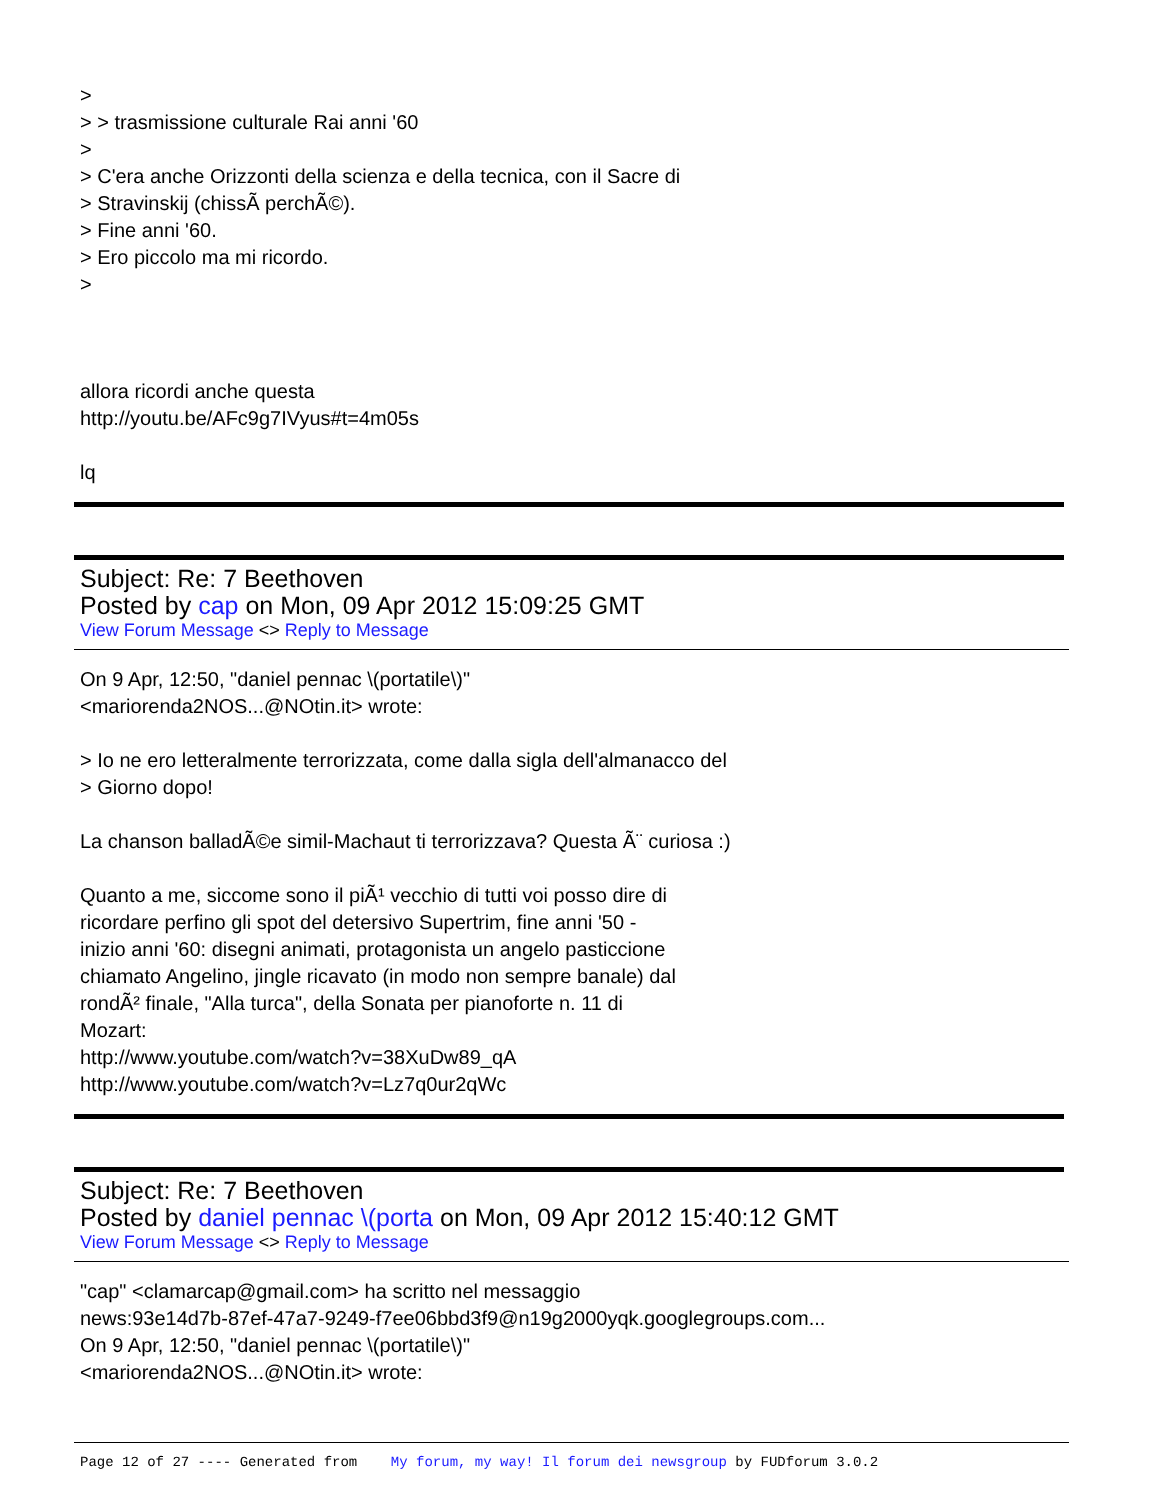>
> > trasmissione culturale Rai anni '60
>
> C'era anche Orizzonti della scienza e della tecnica, con il Sacre di
> Stravinskij (chissÃ perchÃ©).
> Fine anni '60.
> Ero piccolo ma mi ricordo.
>
allora ricordi anche questa
http://youtu.be/AFc9g7IVyus#t=4m05s
lq
Subject: Re: 7 Beethoven
Posted by cap on Mon, 09 Apr 2012 15:09:25 GMT
View Forum Message <> Reply to Message
On 9 Apr, 12:50, "daniel pennac \(portatile\)"
<mariorenda2NOS...@NOtin.it> wrote:
> Io ne ero letteralmente terrorizzata, come dalla sigla dell'almanacco del
> Giorno dopo!
La chanson balladÃ©e simil-Machaut ti terrorizzava? Questa Ã¨ curiosa :)
Quanto a me, siccome sono il piÃ¹ vecchio di tutti voi posso dire di
ricordare perfino gli spot del detersivo Supertrim, fine anni '50 -
inizio anni '60: disegni animati, protagonista un angelo pasticcione
chiamato Angelino, jingle ricavato (in modo non sempre banale) dal
rondÃ² finale, "Alla turca", della Sonata per pianoforte n. 11 di
Mozart:
http://www.youtube.com/watch?v=38XuDw89_qA
http://www.youtube.com/watch?v=Lz7q0ur2qWc
Subject: Re: 7 Beethoven
Posted by daniel pennac \(porta on Mon, 09 Apr 2012 15:40:12 GMT
View Forum Message <> Reply to Message
"cap" <clamarcap@gmail.com> ha scritto nel messaggio
news:93e14d7b-87ef-47a7-9249-f7ee06bbd3f9@n19g2000yqk.googlegroups.com...
On 9 Apr, 12:50, "daniel pennac \(portatile\)"
<mariorenda2NOS...@NOtin.it> wrote:
Page 12 of 27 ---- Generated from My forum, my way! Il forum dei newsgroup by FUDforum 3.0.2